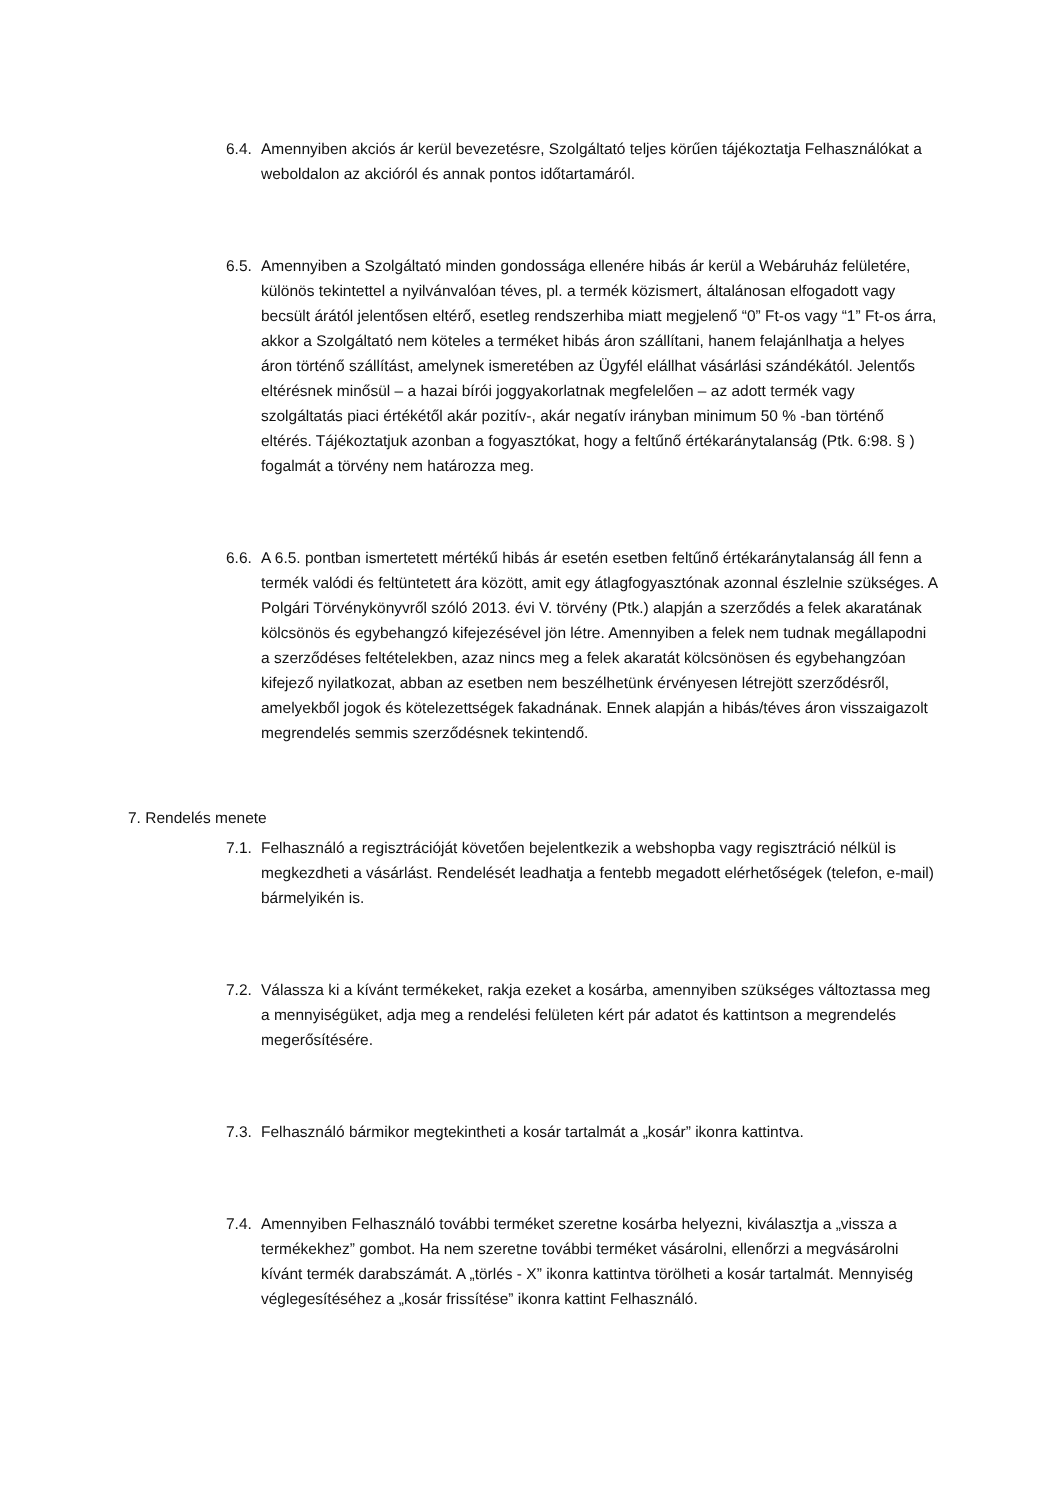6.4. Amennyiben akciós ár kerül bevezetésre, Szolgáltató teljes körűen tájékoztatja Felhasználókat a weboldalon az akcióról és annak pontos időtartamáról.
6.5. Amennyiben a Szolgáltató minden gondossága ellenére hibás ár kerül a Webáruház felületére, különös tekintettel a nyilvánvalóan téves, pl. a termék közismert, általánosan elfogadott vagy becsült árától jelentősen eltérő, esetleg rendszerhiba miatt megjelenő “0” Ft-os vagy “1” Ft-os árra, akkor a Szolgáltató nem köteles a terméket hibás áron szállítani, hanem felajánlhatja a helyes áron történő szállítást, amelynek ismeretében az Ügyfél elállhat vásárlási szándékától. Jelentős eltérésnek minősül – a hazai bírói joggyakorlatnak megfelelően – az adott termék vagy szolgáltatás piaci értékétől akár pozitív-, akár negatív irányban minimum 50 % -ban történő eltérés. Tájékoztatjuk azonban a fogyasztókat, hogy a feltűnő értékaránytalanság (Ptk. 6:98. § ) fogalmát a törvény nem határozza meg.
6.6. A 6.5. pontban ismertetett mértékű hibás ár esetén esetben feltűnő értékaránytalanság áll fenn a termék valódi és feltüntetett ára között, amit egy átlagfogyasztónak azonnal észlelnie szükséges. A Polgári Törvénykönyvről szóló 2013. évi V. törvény (Ptk.) alapján a szerződés a felek akaratának kölcsönös és egybehangzó kifejezésével jön létre. Amennyiben a felek nem tudnak megállapodni a szerződéses feltételekben, azaz nincs meg a felek akaratát kölcsönösen és egybehangzóan kifejező nyilatkozat, abban az esetben nem beszélhetünk érvényesen létrejött szerződésről, amelyekből jogok és kötelezettségek fakadnának. Ennek alapján a hibás/téves áron visszaigazolt megrendelés semmis szerződésnek tekintendő.
7. Rendelés menete
7.1. Felhasználó a regisztrációját követően bejelentkezik a webshopba vagy regisztráció nélkül is megkezdheti a vásárlást. Rendelését leadhatja a fentebb megadott elérhetőségek (telefon, e-mail) bármelyikén is.
7.2. Válassza ki a kívánt termékeket, rakja ezeket a kosárba, amennyiben szükséges változtassa meg a mennyiségüket, adja meg a rendelési felületen kért pár adatot és kattintson a megrendelés megerősítésére.
7.3. Felhasználó bármikor megtekintheti a kosár tartalmát a „kosár” ikonra kattintva.
7.4. Amennyiben Felhasználó további terméket szeretne kosárba helyezni, kiválasztja a „vissza a termékekhez” gombot. Ha nem szeretne további terméket vásárolni, ellenőrzi a megvásárolni kívánt termék darabszámát. A „törlés - X” ikonra kattintva törölheti a kosár tartalmát. Mennyiség véglegesítéséhez a „kosár frissítése” ikonra kattint Felhasználó.